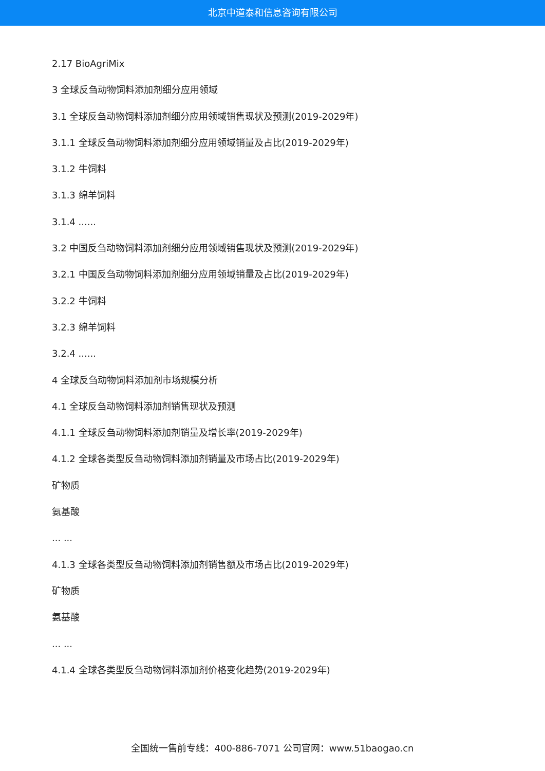北京中道泰和信息咨询有限公司
2.17 BioAgriMix
3 全球反刍动物饲料添加剂细分应用领域
3.1 全球反刍动物饲料添加剂细分应用领域销售现状及预测(2019-2029年)
3.1.1 全球反刍动物饲料添加剂细分应用领域销量及占比(2019-2029年)
3.1.2 牛饲料
3.1.3 绵羊饲料
3.1.4 ......
3.2 中国反刍动物饲料添加剂细分应用领域销售现状及预测(2019-2029年)
3.2.1 中国反刍动物饲料添加剂细分应用领域销量及占比(2019-2029年)
3.2.2 牛饲料
3.2.3 绵羊饲料
3.2.4 ......
4 全球反刍动物饲料添加剂市场规模分析
4.1 全球反刍动物饲料添加剂销售现状及预测
4.1.1 全球反刍动物饲料添加剂销量及增长率(2019-2029年)
4.1.2 全球各类型反刍动物饲料添加剂销量及市场占比(2019-2029年)
矿物质
氨基酸
... ...
4.1.3 全球各类型反刍动物饲料添加剂销售额及市场占比(2019-2029年)
矿物质
氨基酸
... ...
4.1.4 全球各类型反刍动物饲料添加剂价格变化趋势(2019-2029年)
全国统一售前专线：400-886-7071 公司官网：www.51baogao.cn